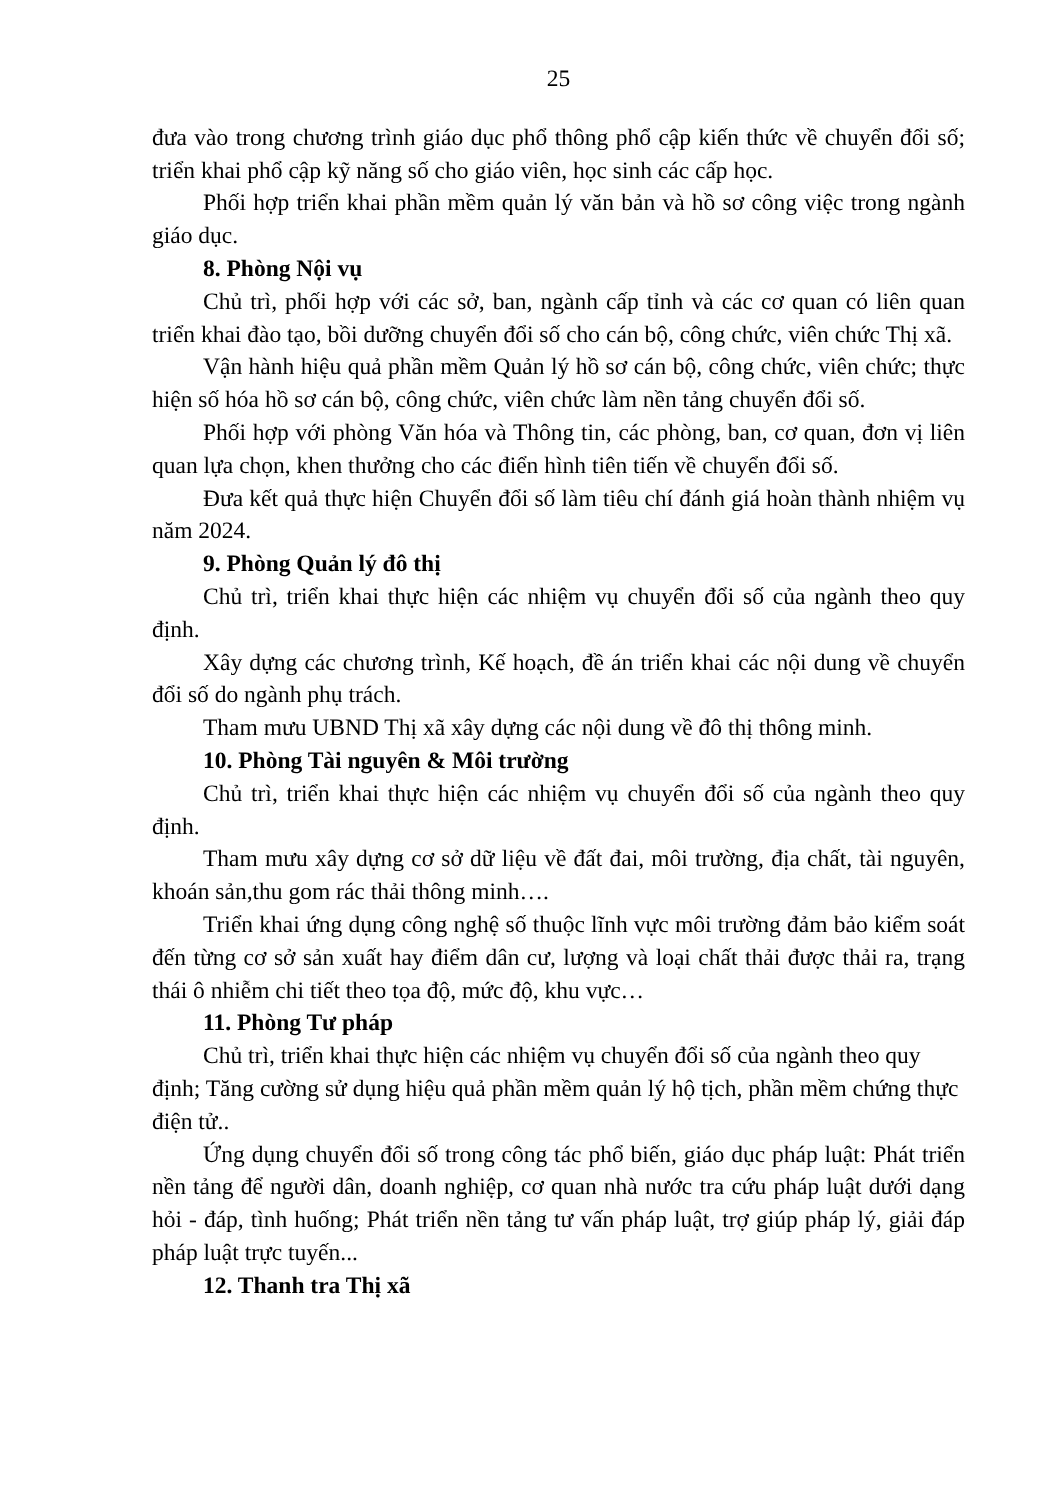25
đưa vào trong chương trình giáo dục phổ thông phổ cập kiến thức về chuyển đổi số; triển khai phổ cập kỹ năng số cho giáo viên, học sinh các cấp học.
Phối hợp triển khai phần mềm quản lý văn bản và hồ sơ công việc trong ngành giáo dục.
8. Phòng Nội vụ
Chủ trì, phối hợp với các sở, ban, ngành cấp tỉnh và các cơ quan có liên quan triển khai đào tạo, bồi dưỡng chuyển đổi số cho cán bộ, công chức, viên chức Thị xã.
Vận hành hiệu quả phần mềm Quản lý hồ sơ cán bộ, công chức, viên chức; thực hiện số hóa hồ sơ cán bộ, công chức, viên chức làm nền tảng chuyển đổi số.
Phối hợp với phòng Văn hóa và Thông tin, các phòng, ban, cơ quan, đơn vị liên quan lựa chọn, khen thưởng cho các điển hình tiên tiến về chuyển đổi số.
Đưa kết quả thực hiện Chuyển đổi số làm tiêu chí đánh giá hoàn thành nhiệm vụ năm 2024.
9. Phòng Quản lý đô thị
Chủ trì, triển khai thực hiện các nhiệm vụ chuyển đổi số của ngành theo quy định.
Xây dựng các chương trình, Kế hoạch, đề án triển khai các nội dung về chuyển đổi số do ngành phụ trách.
Tham mưu UBND Thị xã xây dựng các nội dung về đô thị thông minh.
10. Phòng Tài nguyên & Môi trường
Chủ trì, triển khai thực hiện các nhiệm vụ chuyển đổi số của ngành theo quy định.
Tham mưu xây dựng cơ sở dữ liệu về đất đai, môi trường, địa chất, tài nguyên, khoán sản,thu gom rác thải thông minh….
Triển khai ứng dụng công nghệ số thuộc lĩnh vực môi trường đảm bảo kiểm soát đến từng cơ sở sản xuất hay điểm dân cư, lượng và loại chất thải được thải ra, trạng thái ô nhiễm chi tiết theo tọa độ, mức độ, khu vực…
11. Phòng Tư pháp
Chủ trì, triển khai thực hiện các nhiệm vụ chuyển đổi số của ngành theo quy định; Tăng cường sử dụng hiệu quả phần mềm quản lý hộ tịch, phần mềm chứng thực điện tử..
Ứng dụng chuyển đổi số trong công tác phổ biến, giáo dục pháp luật: Phát triển nền tảng để người dân, doanh nghiệp, cơ quan nhà nước tra cứu pháp luật dưới dạng hỏi - đáp, tình huống; Phát triển nền tảng tư vấn pháp luật, trợ giúp pháp lý, giải đáp pháp luật trực tuyến...
12. Thanh tra Thị xã